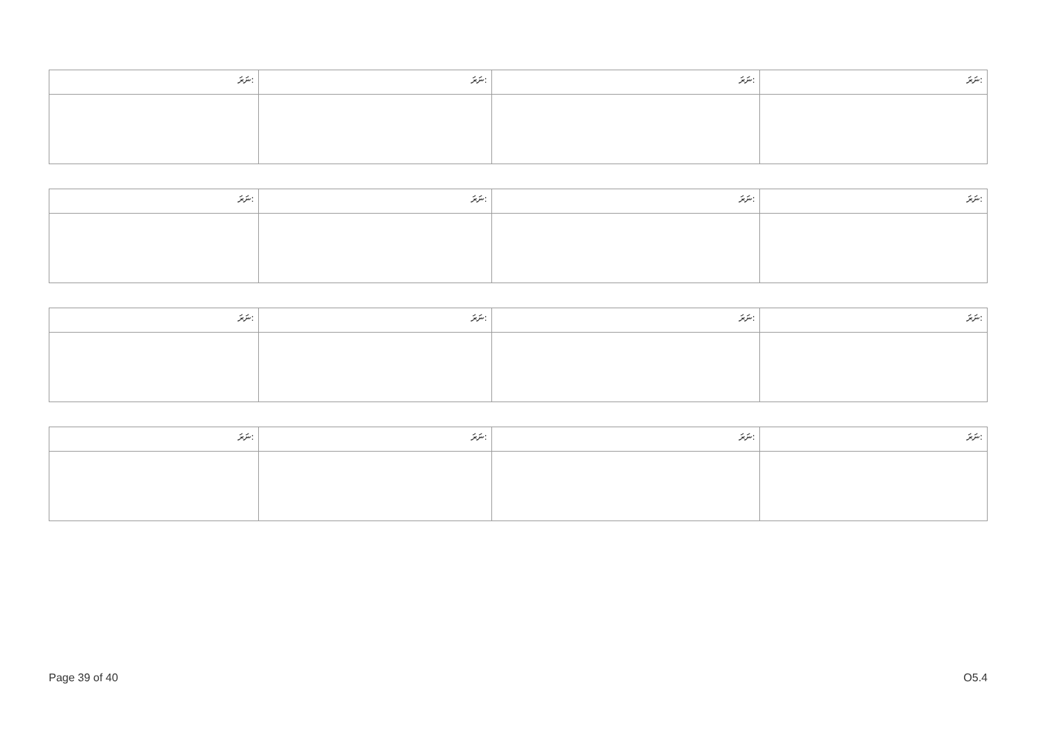| ނަރަ: | ނަރަ: | ނަރަ: | ނަރަ: |
| ނަރަ: | ނަރަ: | ނަރަ: | ނަރަ: |
| ނަރަ: | ނަރަ: | ނަރަ: | ނަރަ: |
| ނަރަ: | ނަރަ: | ނަރަ: | ނަރަ: |
Page 39 of 40 O5.4